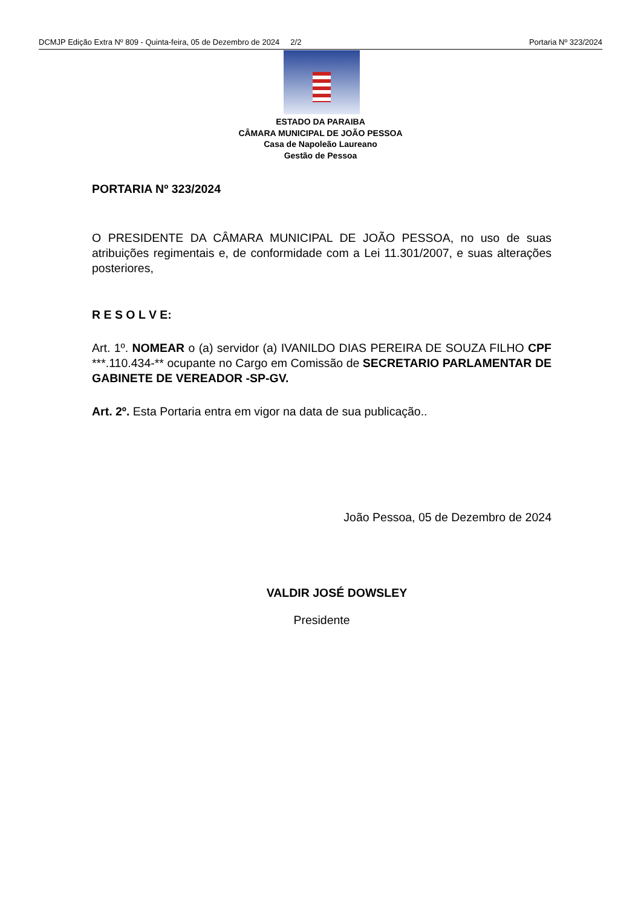DCMJP Edição Extra Nº 809 - Quinta-feira, 05 de Dezembro de 2024 2/2 Portaria Nº 323/2024
ESTADO DA PARAIBA
CÂMARA MUNICIPAL DE JOÃO PESSOA
Casa de Napoleão Laureano
Gestão de Pessoa
PORTARIA Nº 323/2024
O PRESIDENTE DA CÂMARA MUNICIPAL DE JOÃO PESSOA, no uso de suas atribuições regimentais e, de conformidade com a Lei 11.301/2007, e suas alterações posteriores,
R E S O L V E:
Art. 1º. NOMEAR o (a) servidor (a) IVANILDO DIAS PEREIRA DE SOUZA FILHO CPF ***.110.434-** ocupante no Cargo em Comissão de SECRETARIO PARLAMENTAR DE GABINETE DE VEREADOR -SP-GV.
Art. 2º. Esta Portaria entra em vigor na data de sua publicação..
João Pessoa, 05 de Dezembro de 2024
VALDIR JOSÉ DOWSLEY
Presidente